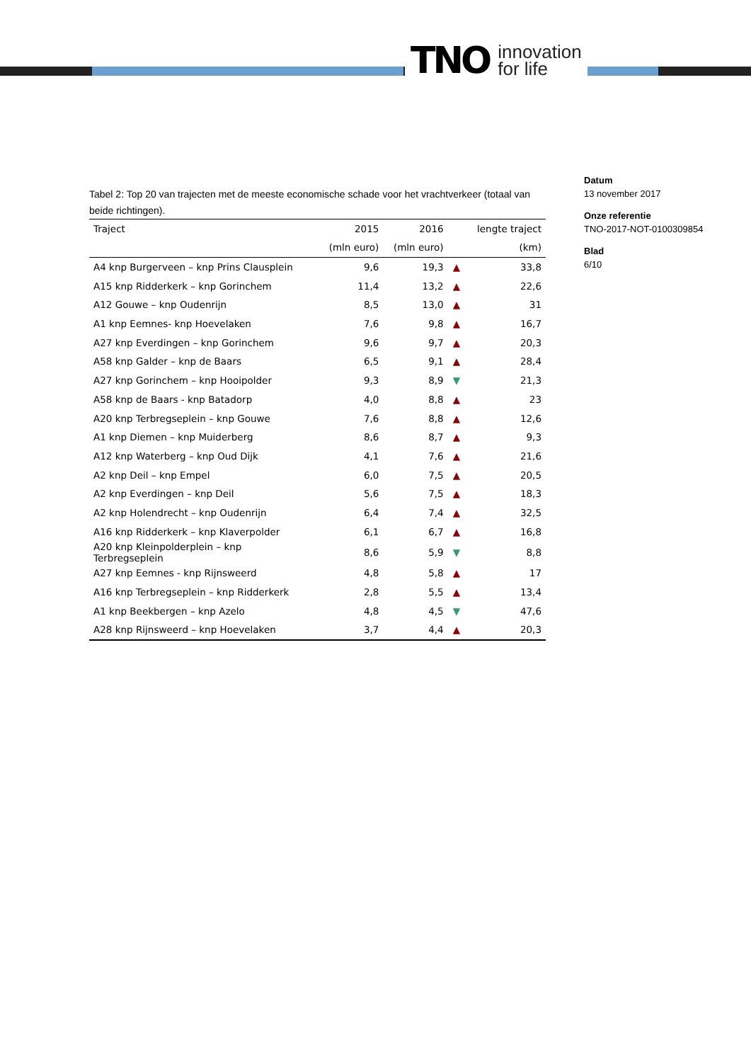TNO innovation
for life
Datum
13 november 2017
Onze referentie
TNO-2017-NOT-0100309854
Blad
6/10
Tabel 2: Top 20 van trajecten met de meeste economische schade voor het vrachtverkeer (totaal van beide richtingen).
| Traject | 2015 | 2016 | | lengte traject |
| --- | --- | --- | --- | --- |
| | (mln euro) | (mln euro) | | (km) |
| A4 knp Burgerveen – knp Prins Clausplein | 9,6 | 19,3 | ▲ | 33,8 |
| A15 knp Ridderkerk – knp Gorinchem | 11,4 | 13,2 | ▲ | 22,6 |
| A12 Gouwe – knp Oudenrijn | 8,5 | 13,0 | ▲ | 31 |
| A1 knp Eemnes- knp Hoevelaken | 7,6 | 9,8 | ▲ | 16,7 |
| A27 knp Everdingen – knp Gorinchem | 9,6 | 9,7 | ▲ | 20,3 |
| A58 knp Galder – knp de Baars | 6,5 | 9,1 | ▲ | 28,4 |
| A27 knp Gorinchem – knp Hooipolder | 9,3 | 8,9 | ▼ | 21,3 |
| A58 knp de Baars - knp Batadorp | 4,0 | 8,8 | ▲ | 23 |
| A20 knp Terbregseplein – knp Gouwe | 7,6 | 8,8 | ▲ | 12,6 |
| A1 knp Diemen – knp Muiderberg | 8,6 | 8,7 | ▲ | 9,3 |
| A12 knp Waterberg – knp Oud Dijk | 4,1 | 7,6 | ▲ | 21,6 |
| A2 knp Deil – knp Empel | 6,0 | 7,5 | ▲ | 20,5 |
| A2 knp Everdingen – knp Deil | 5,6 | 7,5 | ▲ | 18,3 |
| A2 knp Holendrecht – knp Oudenrijn | 6,4 | 7,4 | ▲ | 32,5 |
| A16 knp Ridderkerk – knp Klaverpolder | 6,1 | 6,7 | ▲ | 16,8 |
| A20 knp Kleinpolderplein – knp Terbregseplein | 8,6 | 5,9 | ▼ | 8,8 |
| A27 knp Eemnes - knp Rijnsweerd | 4,8 | 5,8 | ▲ | 17 |
| A16 knp Terbregseplein – knp Ridderkerk | 2,8 | 5,5 | ▲ | 13,4 |
| A1 knp Beekbergen – knp Azelo | 4,8 | 4,5 | ▼ | 47,6 |
| A28 knp Rijnsweerd – knp Hoevelaken | 3,7 | 4,4 | ▲ | 20,3 |